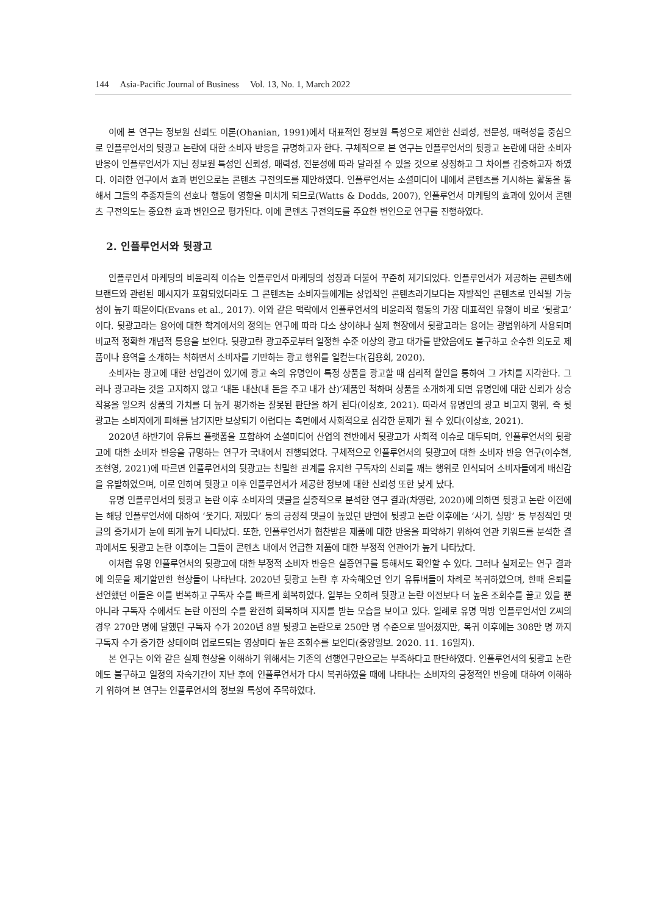144 Asia-Pacific Journal of Business Vol. 13, No. 1, March 2022
이에 본 연구는 정보원 신뢰도 이론(Ohanian, 1991)에서 대표적인 정보원 특성으로 제안한 신뢰성, 전문성, 매력성을 중심으로 인플루언서의 뒷광고 논란에 대한 소비자 반응을 규명하고자 한다. 구체적으로 본 연구는 인플루언서의 뒷광고 논란에 대한 소비자 반응이 인플루언서가 지닌 정보원 특성인 신뢰성, 매력성, 전문성에 따라 달라질 수 있을 것으로 상정하고 그 차이를 검증하고자 하였다. 이러한 연구에서 효과 변인으로는 콘텐츠 구전의도를 제안하였다. 인플루언서는 소셜미디어 내에서 콘텐츠를 게시하는 활동을 통해서 그들의 추종자들의 선호나 행동에 영향을 미치게 되므로(Watts & Dodds, 2007), 인플루언서 마케팅의 효과에 있어서 콘텐츠 구전의도는 중요한 효과 변인으로 평가된다. 이에 콘텐츠 구전의도를 주요한 변인으로 연구를 진행하였다.
2. 인플루언서와 뒷광고
인플루언서 마케팅의 비윤리적 이슈는 인플루언서 마케팅의 성장과 더불어 꾸준히 제기되었다. 인플루언서가 제공하는 콘텐츠에 브랜드와 관련된 메시지가 포함되었더라도 그 콘텐츠는 소비자들에게는 상업적인 콘텐츠라기보다는 자발적인 콘텐츠로 인식될 가능성이 높기 때문이다(Evans et al., 2017). 이와 같은 맥락에서 인플루언서의 비윤리적 행동의 가장 대표적인 유형이 바로 ‘뒷광고’이다. 뒷광고라는 용어에 대한 학계에서의 정의는 연구에 따라 다소 상이하나 실제 현장에서 뒷광고라는 용어는 광범위하게 사용되며 비교적 정확한 개념적 통용을 보인다. 뒷광고란 광고주로부터 일정한 수준 이상의 광고 대가를 받았음에도 불구하고 순수한 의도로 제품이나 용역을 소개하는 척하면서 소비자를 기만하는 광고 행위를 일컫는다(김용희, 2020).
소비자는 광고에 대한 선입견이 있기에 광고 속의 유명인이 특정 상품을 광고할 때 심리적 할인을 통하여 그 가치를 지각한다. 그러나 광고라는 것을 고지하지 않고 ‘내돈 내산(내 돈을 주고 내가 산)’제품인 척하며 상품을 소개하게 되면 유명인에 대한 신뢰가 상승작용을 일으켜 상품의 가치를 더 높게 평가하는 잘못된 판단을 하게 된다(이상호, 2021). 따라서 유명인의 광고 비고지 행위, 즉 뒷광고는 소비자에게 피해를 남기지만 보상되기 어렵다는 측면에서 사회적으로 심각한 문제가 될 수 있다(이상호, 2021).
2020년 하반기에 유튜브 플랫폼을 포함하여 소셜미디어 산업의 전반에서 뒷광고가 사회적 이슈로 대두되며, 인플루언서의 뒷광고에 대한 소비자 반응을 규명하는 연구가 국내에서 진행되었다. 구체적으로 인플루언서의 뒷광고에 대한 소비자 반응 연구(이수현, 조현영, 2021)에 따르면 인플루언서의 뒷광고는 친밀한 관계를 유지한 구독자의 신뢰를 깨는 행위로 인식되어 소비자들에게 배신감을 유발하였으며, 이로 인하여 뒷광고 이후 인플루언서가 제공한 정보에 대한 신뢰성 또한 낮게 났다.
유명 인플루언서의 뒷광고 논란 이후 소비자의 댓글을 실증적으로 분석한 연구 결과(차영란, 2020)에 의하면 뒷광고 논란 이전에는 해당 인플루언서에 대하여 ‘웃기다, 재밌다’ 등의 긍정적 댓글이 높았던 반면에 뒷광고 논란 이후에는 ‘사기, 실망’ 등 부정적인 댓글의 증가세가 눈에 띄게 높게 나타났다. 또한, 인플루언서가 협찬받은 제품에 대한 반응을 파악하기 위하여 연관 키워드를 분석한 결과에서도 뒷광고 논란 이후에는 그들이 콘텐츠 내에서 언급한 제품에 대한 부정적 연관어가 높게 나타났다.
이처럼 유명 인플루언서의 뒷광고에 대한 부정적 소비자 반응은 실증연구를 통해서도 확인할 수 있다. 그러나 실제로는 연구 결과에 의문을 제기할만한 현상들이 나타난다. 2020년 뒷광고 논란 후 자숙해오던 인기 유튜버들이 차례로 복귀하였으며, 한때 은퇴를 선언했던 이들은 이를 번복하고 구독자 수를 빠르게 회복하였다. 일부는 오히려 뒷광고 논란 이전보다 더 높은 조회수를 끌고 있을 뿐 아니라 구독자 수에서도 논란 이전의 수를 완전히 회복하며 지지를 받는 모습을 보이고 있다. 일례로 유명 먹방 인플루언서인 Z씨의 경우 270만 명에 달했던 구독자 수가 2020년 8월 뒷광고 논란으로 250만 명 수준으로 떨어졌지만, 복귀 이후에는 308만 명 까지 구독자 수가 증가한 상태이며 업로드되는 영상마다 높은 조회수를 보인다(중앙일보. 2020. 11. 16일자).
본 연구는 이와 같은 실제 현상을 이해하기 위해서는 기존의 선행연구만으로는 부족하다고 판단하였다. 인플루언서의 뒷광고 논란에도 불구하고 일정의 자숙기간이 지난 후에 인플루언서가 다시 복귀하였을 때에 나타나는 소비자의 긍정적인 반응에 대하여 이해하기 위하여 본 연구는 인플루언서의 정보원 특성에 주목하였다.